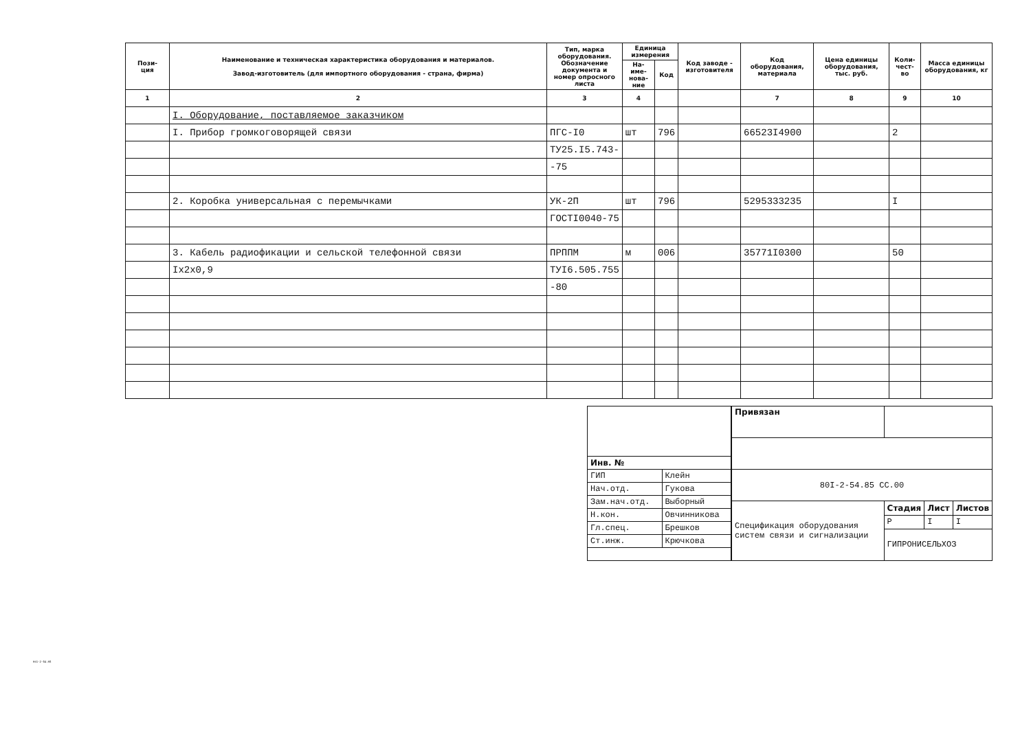| Пози- ция | Наименование и техническая характеристика оборудования и материалов. Завод-изготовитель (для импортного оборудования - страна, фирма) | Тип, марка оборудования. Обозначение документа и номер опросного листа | Единица измерения | | Код заводе - изготовителя | Код оборудования, материала | Цена единицы оборудования, тыс. руб. | Коли-чест-во | Масса единицы оборудования, кг |
| --- | --- | --- | --- | --- | --- | --- | --- | --- | --- |
| | | | На-име-нова-ние | Код | | | | | |
| 1 | 2 | 3 | 4 | | | 7 | 8 | 9 | 10 |
| | I. Оборудование, поставляемое заказчиком | | | | | | | | |
| | I. Прибор громкоговорящей связи | ПГС-I0 | шт | 796 | | 66523I4900 | | 2 | |
| | | ТУ25.I5.743- | | | | | | | |
| | | -75 | | | | | | | |
| | 2. Коробка универсальная с перемычками | УК-2П | шт | 796 | | 5295333235 | | I | |
| | | ГОСТI0040-75 | | | | | | | |
| | 3. Кабель радиофикации и сельской телефонной связи | ПРППМ | м | 006 | | 35771I0300 | | 50 | |
| | Iх2х0,9 | ТУI6.505.755 | | | | | | | |
| | | -80 | | | | | | | |
| Инв. № | |
| ГИП | Клейн |
| Нач.отд. | Гукова |
| Зам.нач.отд. | Выборный |
| Н.кон. | Овчинникова |
| Гл.спец. | Брешков |
| Ст.инж. | Крючкова |
| Привязан | | | |
| 80I-2-54.85 СС.00 | | | |
| Спецификация оборудования систем связи и сигнализации | Стадия | Лист | Листов |
| | Р | I | I |
| | ГИПРОНИСЕЛЬХОЗ | | |
801-2-54.85